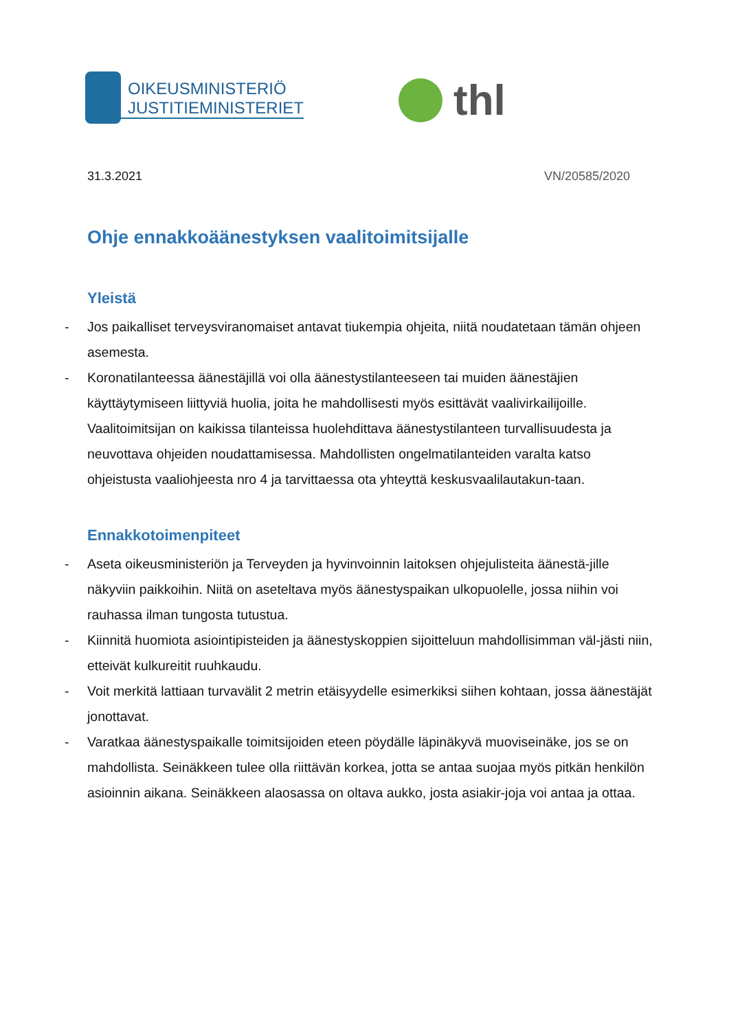OIKEUSMINISTERIÖ
JUSTITIEMINISTERIET
thl
31.3.2021 VN/20585/2020
Ohje ennakkoäänestyksen vaalitoimitsijalle
Yleistä
- Jos paikalliset terveysviranomaiset antavat tiukempia ohjeita, niitä noudatetaan tämän ohjeen asemesta.
- Koronatilanteessa äänestäjillä voi olla äänestystilanteeseen tai muiden äänestäjien käyttäytymiseen liittyviä huolia, joita he mahdollisesti myös esittävät vaalivirkailijoille. Vaalitoimitsijan on kaikissa tilanteissa huolehdittava äänestystilanteen turvallisuudesta ja neuvottava ohjeiden noudattamisessa. Mahdollisten ongelmatilanteiden varalta katso ohjeistusta vaaliohjeesta nro 4 ja tarvittaessa ota yhteyttä keskusvaalilautakun-taan.
Ennakkotoimenpiteet
- Aseta oikeusministeriön ja Terveyden ja hyvinvoinnin laitoksen ohjejulisteita äänestä-jille näkyviin paikkoihin. Niitä on aseteltava myös äänestyspaikan ulkopuolelle, jossa niihin voi rauhassa ilman tungosta tutustua.
- Kiinnitä huomiota asiointipisteiden ja äänestyskoppien sijoitteluun mahdollisimman väl-jästi niin, etteivät kulkureitit ruuhkaudu.
- Voit merkitä lattiaan turvavälit 2 metrin etäisyydelle esimerkiksi siihen kohtaan, jossa äänestäjät jonottavat.
- Varatkaa äänestyspaikalle toimitsijoiden eteen pöydälle läpinäkyvä muoviseinäke, jos se on mahdollista. Seinäkkeen tulee olla riittävän korkea, jotta se antaa suojaa myös pitkän henkilön asioinnin aikana. Seinäkkeen alaosassa on oltava aukko, josta asiakir-joja voi antaa ja ottaa.